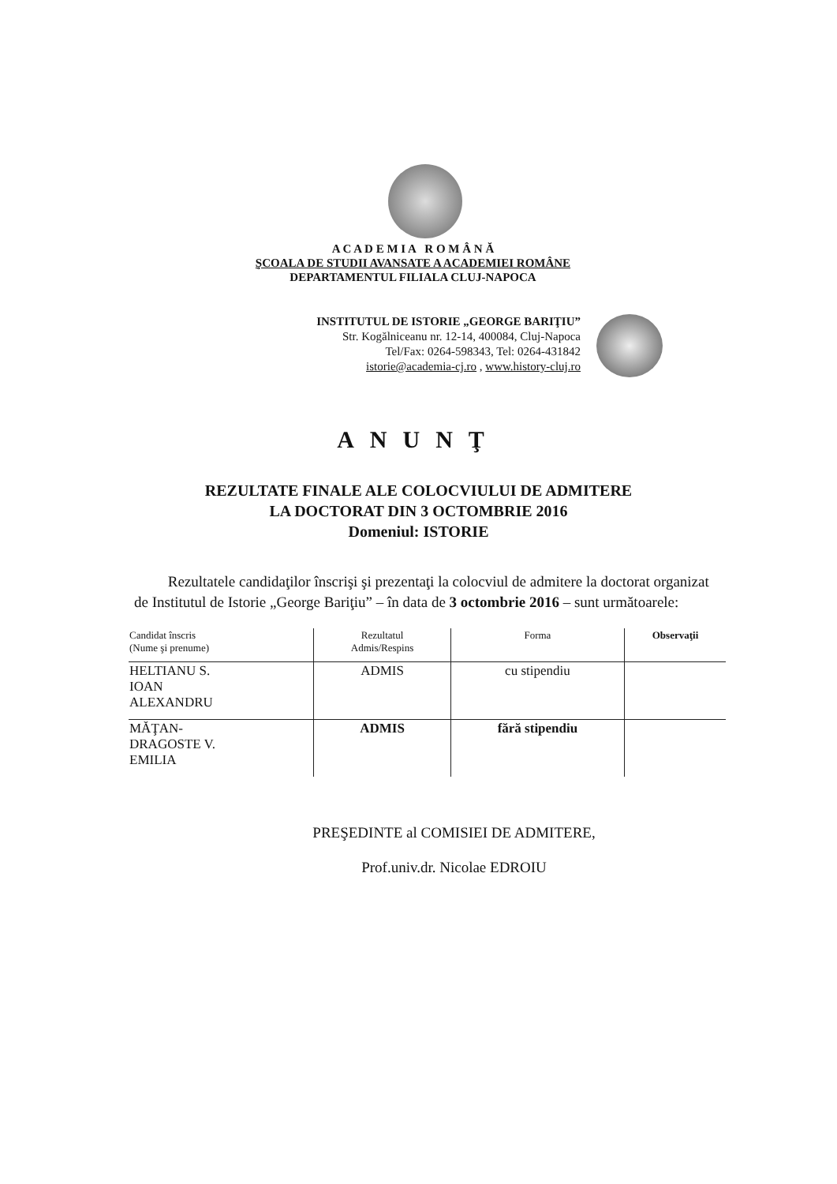A C A D E M I A R O M Â N Ă
ŞCOALA DE STUDII AVANSATE A ACADEMIEI ROMÂNE
DEPARTAMENTUL FILIALA CLUJ-NAPOCA
INSTITUTUL DE ISTORIE „GEORGE BARIŢIU”
Str. Kogălniceanu nr. 12-14, 400084, Cluj-Napoca
Tel/Fax: 0264-598343, Tel: 0264-431842
istorie@academia-cj.ro , www.history-cluj.ro
ANUNŢ
REZULTATE FINALE ALE COLOCVIULUI DE ADMITERE
LA DOCTORAT DIN 3 OCTOMBRIE 2016
Domeniul: ISTORIE
Rezultatele candidaţilor înscrişi şi prezentaţi la colocviul de admitere la doctorat organizat de Institutul de Istorie „George Bariţiu” – în data de 3 octombrie 2016 – sunt următoarele:
| Candidat înscris (Nume şi prenume) | Rezultatul Admis/Respins | Forma | Observaţii |
| --- | --- | --- | --- |
| HELTIANU S. IOAN ALEXANDRU | ADMIS | cu stipendiu | |
| MĂŢAN- DRAGOSTE V. EMILIA | ADMIS | fără stipendiu | |
PREŞEDINTE al COMISIEI DE ADMITERE,
Prof.univ.dr. Nicolae EDROIU